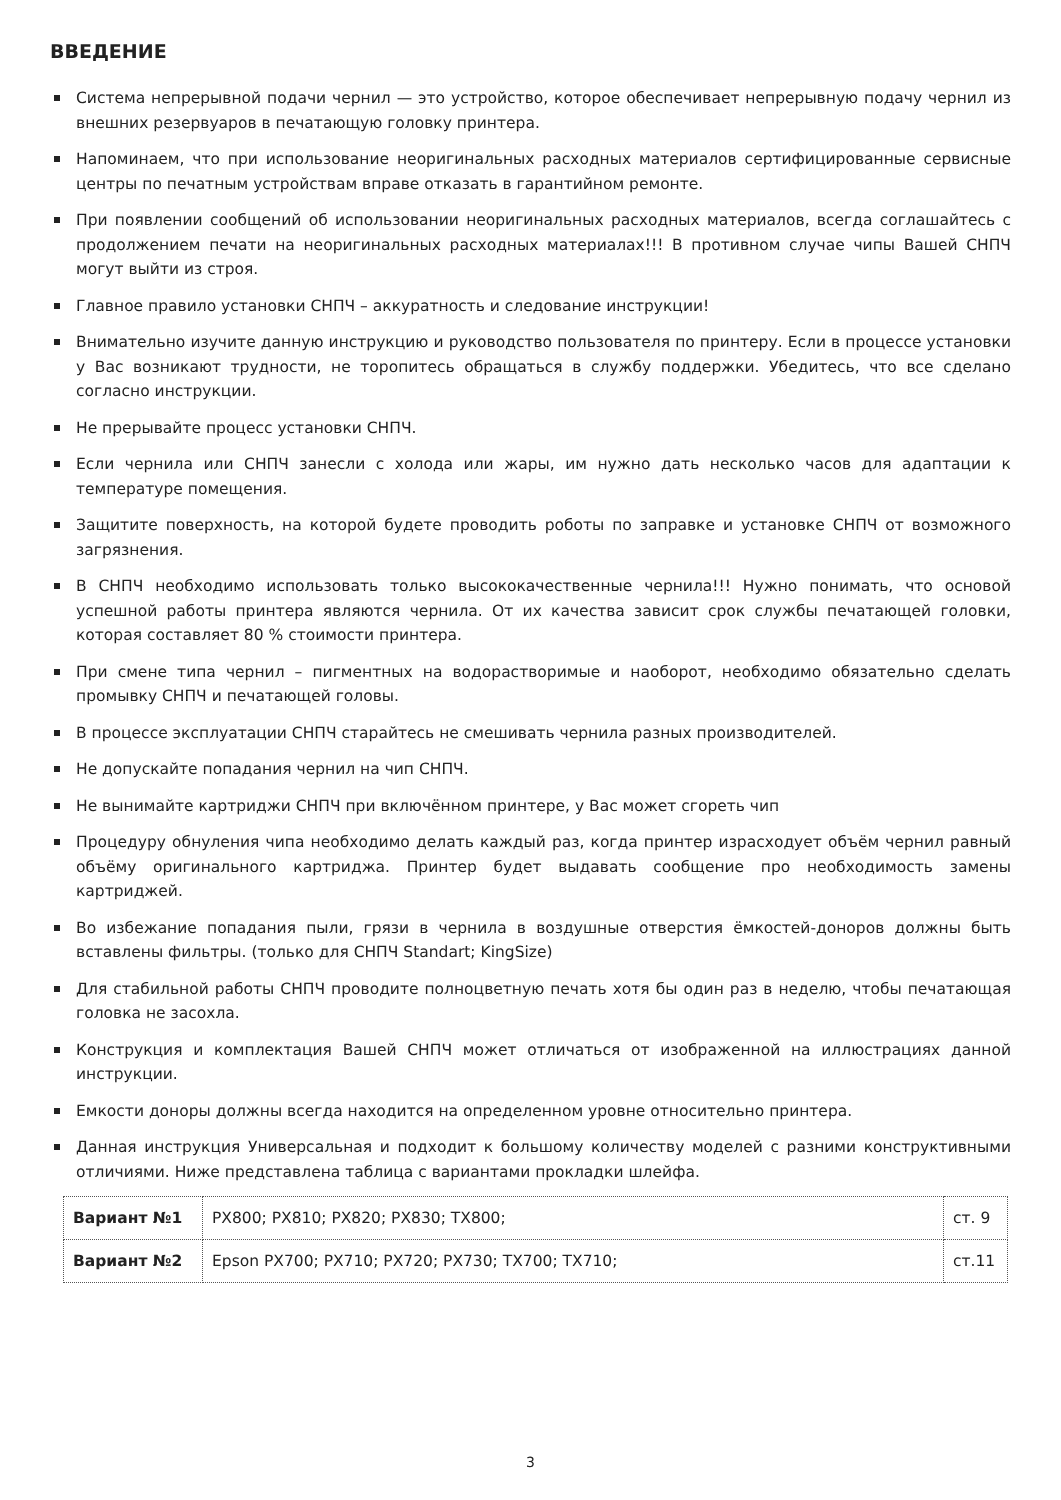ВВЕДЕНИЕ
Система непрерывной подачи чернил — это устройство, которое обеспечивает непрерывную подачу чернил из внешних резервуаров в печатающую головку принтера.
Напоминаем, что при использование неоригинальных расходных материалов сертифицированные сервисные центры по печатным устройствам вправе отказать в гарантийном ремонте.
При появлении сообщений об использовании неоригинальных расходных материалов, всегда соглашайтесь с продолжением печати на неоригинальных расходных материалах!!! В противном случае чипы Вашей СНПЧ могут выйти из строя.
Главное правило установки СНПЧ – аккуратность и следование инструкции!
Внимательно изучите данную инструкцию и руководство пользователя по принтеру. Если в процессе установки у Вас возникают трудности, не торопитесь обращаться в службу поддержки. Убедитесь, что все сделано согласно инструкции.
Не прерывайте процесс установки СНПЧ.
Если чернила или СНПЧ занесли с холода или жары, им нужно дать несколько часов для адаптации к температуре помещения.
Защитите поверхность, на которой будете проводить роботы по заправке и установке СНПЧ от возможного загрязнения.
В СНПЧ необходимо использовать только высококачественные чернила!!! Нужно понимать, что основой успешной работы принтера являются чернила. От их качества зависит срок службы печатающей головки, которая составляет 80 % стоимости принтера.
При смене типа чернил – пигментных на водорастворимые и наоборот, необходимо обязательно сделать промывку СНПЧ и печатающей головы.
В процессе эксплуатации СНПЧ старайтесь не смешивать чернила разных производителей.
Не допускайте попадания чернил на чип СНПЧ.
Не вынимайте картриджи СНПЧ при включённом принтере, у Вас может сгореть чип
Процедуру обнуления чипа необходимо делать каждый раз, когда принтер израсходует объём чернил равный объёму оригинального картриджа. Принтер будет выдавать сообщение про необходимость замены картриджей.
Во избежание попадания пыли, грязи в чернила в воздушные отверстия ёмкостей-доноров должны быть вставлены фильтры. (только для СНПЧ Standart; KingSize)
Для стабильной работы СНПЧ проводите полноцветную печать хотя бы один раз в неделю, чтобы печатающая головка не засохла.
Конструкция и комплектация Вашей СНПЧ может отличаться от изображенной на иллюстрациях данной инструкции.
Емкости доноры должны всегда находится на определенном уровне относительно принтера.
Данная инструкция Универсальная и подходит к большому количеству моделей с разними конструктивными отличиями. Ниже представлена таблица с вариантами прокладки шлейфа.
| Вариант №1 | PX800; PX810; PX820; PX830; TX800; | ст. 9 |
| Вариант №2 | Epson PX700; PX710; PX720; PX730; TX700; TX710; | ст.11 |
3